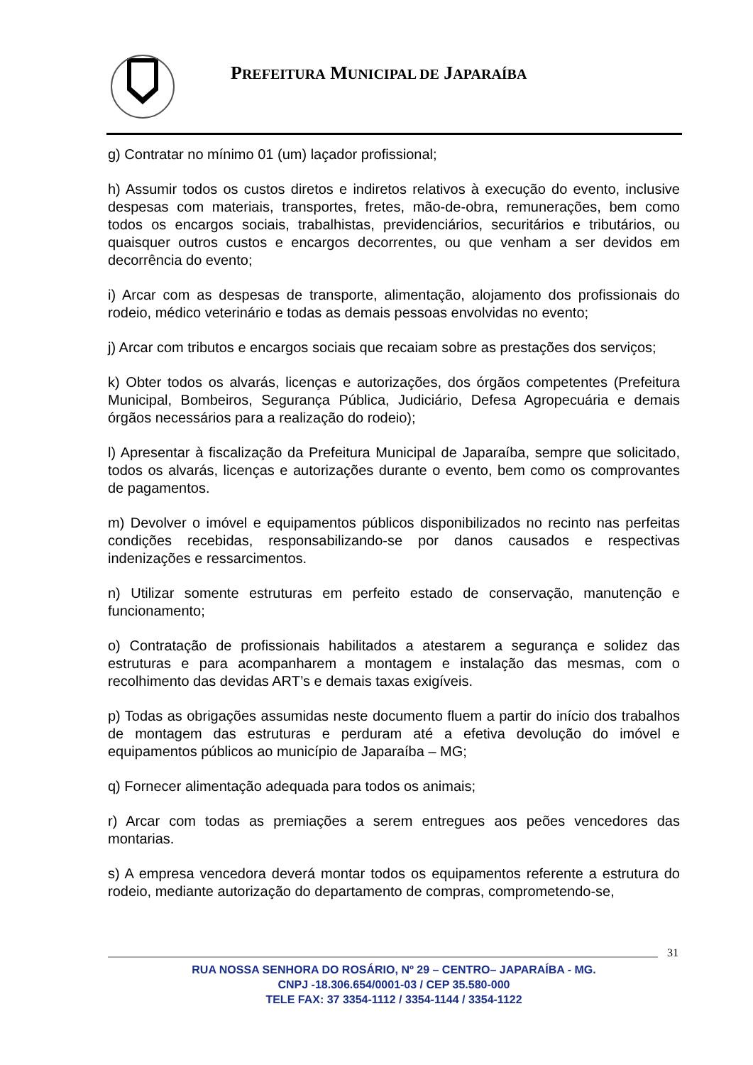PREFEITURA MUNICIPAL DE JAPARAÍBA
g) Contratar no mínimo 01 (um) laçador profissional;
h) Assumir todos os custos diretos e indiretos relativos à execução do evento, inclusive despesas com materiais, transportes, fretes, mão-de-obra, remunerações, bem como todos os encargos sociais, trabalhistas, previdenciários, securitários e tributários, ou quaisquer outros custos e encargos decorrentes, ou que venham a ser devidos em decorrência do evento;
i) Arcar com as despesas de transporte, alimentação, alojamento dos profissionais do rodeio, médico veterinário e todas as demais pessoas envolvidas no evento;
j) Arcar com tributos e encargos sociais que recaiam sobre as prestações dos serviços;
k) Obter todos os alvarás, licenças e autorizações, dos órgãos competentes (Prefeitura Municipal, Bombeiros, Segurança Pública, Judiciário, Defesa Agropecuária e demais órgãos necessários para a realização do rodeio);
l) Apresentar à fiscalização da Prefeitura Municipal de Japaraíba, sempre que solicitado, todos os alvarás, licenças e autorizações durante o evento, bem como os comprovantes de pagamentos.
m) Devolver o imóvel e equipamentos públicos disponibilizados no recinto nas perfeitas condições recebidas, responsabilizando-se por danos causados e respectivas indenizações e ressarcimentos.
n) Utilizar somente estruturas em perfeito estado de conservação, manutenção e funcionamento;
o) Contratação de profissionais habilitados a atestarem a segurança e solidez das estruturas e para acompanharem a montagem e instalação das mesmas, com o recolhimento das devidas ART’s e demais taxas exigíveis.
p) Todas as obrigações assumidas neste documento fluem a partir do início dos trabalhos de montagem das estruturas e perduram até a efetiva devolução do imóvel e equipamentos públicos ao município de Japaraíba – MG;
q) Fornecer alimentação adequada para todos os animais;
r) Arcar com todas as premiações a serem entregues aos peões vencedores das montarias.
s) A empresa vencedora deverá montar todos os equipamentos referente a estrutura do rodeio, mediante autorização do departamento de compras, comprometendo-se,
31
RUA NOSSA SENHORA DO ROSÁRIO, Nº 29 – CENTRO– JAPARAÍBA - MG.
CNPJ -18.306.654/0001-03 / CEP 35.580-000
TELE FAX: 37 3354-1112 / 3354-1144 / 3354-1122